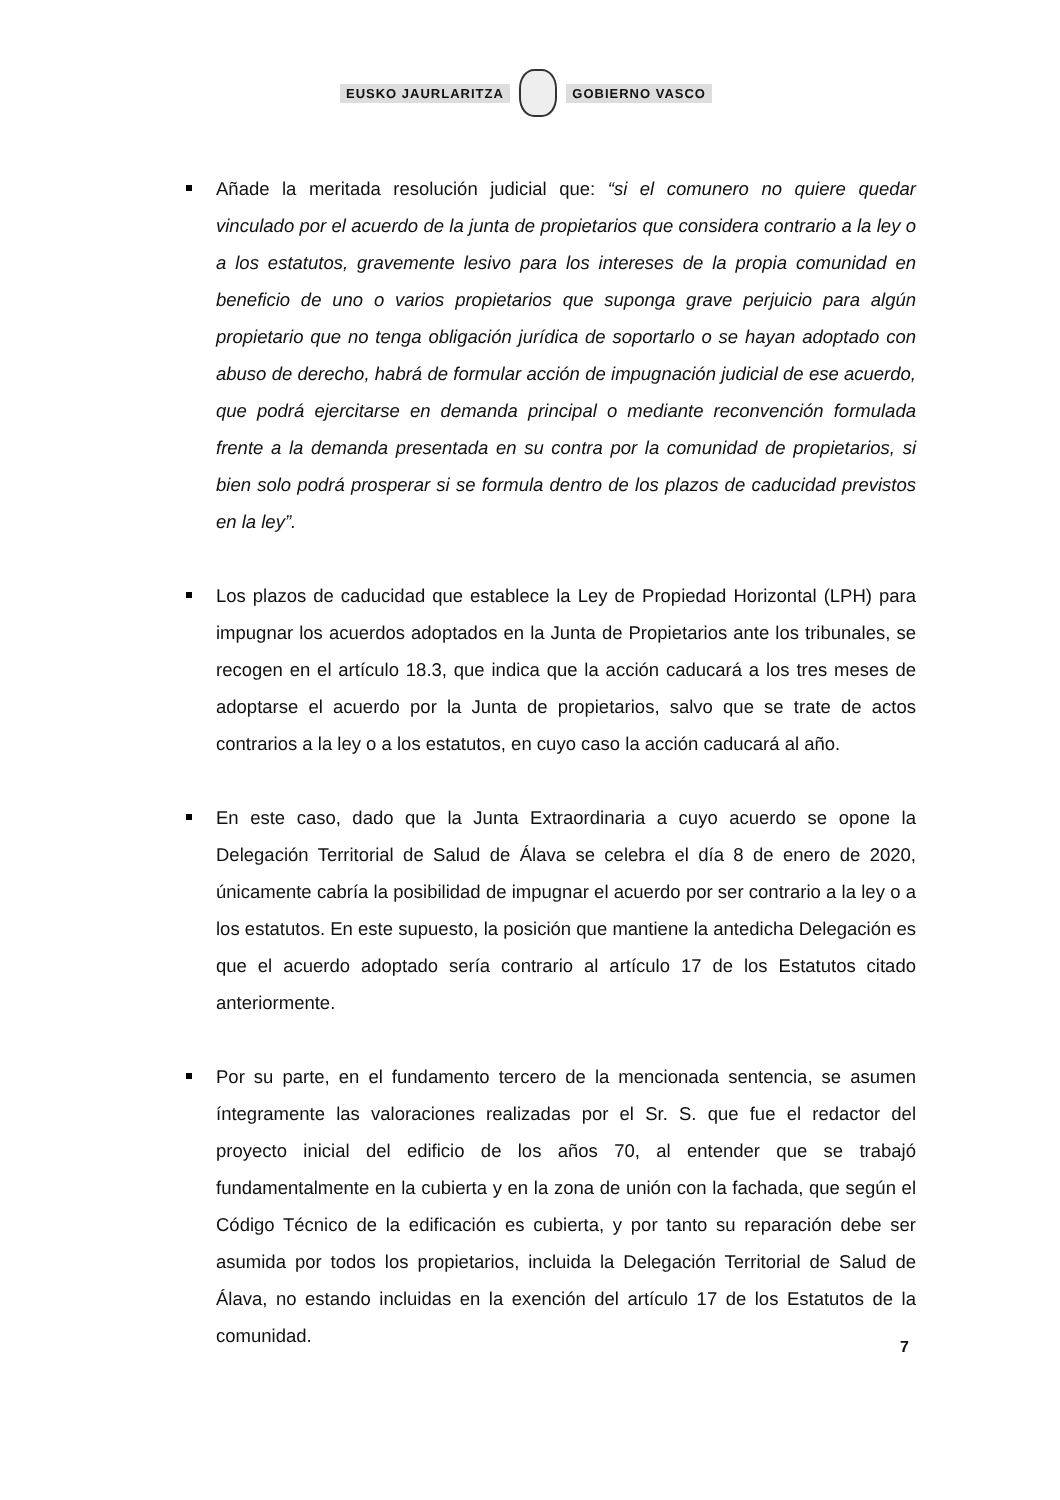EUSKO JAURLARITZA GOBIERNO VASCO
Añade la meritada resolución judicial que: “si el comunero no quiere quedar vinculado por el acuerdo de la junta de propietarios que considera contrario a la ley o a los estatutos, gravemente lesivo para los intereses de la propia comunidad en beneficio de uno o varios propietarios que suponga grave perjuicio para algún propietario que no tenga obligación jurídica de soportarlo o se hayan adoptado con abuso de derecho, habrá de formular acción de impugnación judicial de ese acuerdo, que podrá ejercitarse en demanda principal o mediante reconvención formulada frente a la demanda presentada en su contra por la comunidad de propietarios, si bien solo podrá prosperar si se formula dentro de los plazos de caducidad previstos en la ley”.
Los plazos de caducidad que establece la Ley de Propiedad Horizontal (LPH) para impugnar los acuerdos adoptados en la Junta de Propietarios ante los tribunales, se recogen en el artículo 18.3, que indica que la acción caducará a los tres meses de adoptarse el acuerdo por la Junta de propietarios, salvo que se trate de actos contrarios a la ley o a los estatutos, en cuyo caso la acción caducará al año.
En este caso, dado que la Junta Extraordinaria a cuyo acuerdo se opone la Delegación Territorial de Salud de Álava se celebra el día 8 de enero de 2020, únicamente cabría la posibilidad de impugnar el acuerdo por ser contrario a la ley o a los estatutos. En este supuesto, la posición que mantiene la antedicha Delegación es que el acuerdo adoptado sería contrario al artículo 17 de los Estatutos citado anteriormente.
Por su parte, en el fundamento tercero de la mencionada sentencia, se asumen íntegramente las valoraciones realizadas por el Sr. S. que fue el redactor del proyecto inicial del edificio de los años 70, al entender que se trabajó fundamentalmente en la cubierta y en la zona de unión con la fachada, que según el Código Técnico de la edificación es cubierta, y por tanto su reparación debe ser asumida por todos los propietarios, incluida la Delegación Territorial de Salud de Álava, no estando incluidas en la exención del artículo 17 de los Estatutos de la comunidad.
7